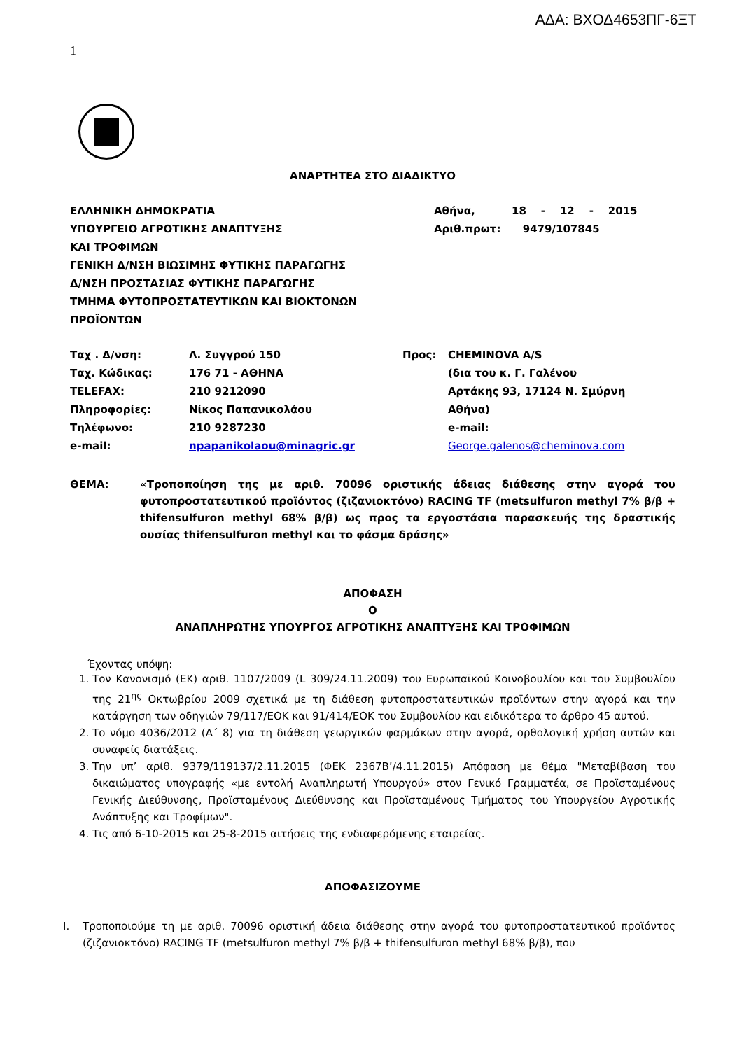ΑΔΑ: ΒΧΟΔ4653ΠΓ-6ΞΤ
1
ΑΝΑΡΤΗΤΕΑ ΣΤΟ ΔΙΑΔΙΚΤΥΟ
ΕΛΛΗΝΙΚΗ ΔΗΜΟΚΡΑΤΙΑ
ΥΠΟΥΡΓΕΙΟ ΑΓΡΟΤΙΚΗΣ ΑΝΑΠΤΥΞΗΣ
ΚΑΙ ΤΡΟΦΙΜΩΝ
ΓΕΝΙΚΗ Δ/ΝΣΗ ΒΙΩΣΙΜΗΣ ΦΥΤΙΚΗΣ ΠΑΡΑΓΩΓΗΣ
Δ/ΝΣΗ ΠΡΟΣΤΑΣΙΑΣ ΦΥΤΙΚΗΣ ΠΑΡΑΓΩΓΗΣ
ΤΜΗΜΑ ΦΥΤΟΠΡΟΣΤΑΤΕΥΤΙΚΩΝ ΚΑΙ ΒΙΟΚΤΟΝΩΝ
ΠΡΟΪΟΝΤΩΝ
Αθήνα, 18 - 12 - 2015
Αριθ.πρωτ: 9479/107845
| Ταχ . Δ/νση: | Λ. Συγγρού 150 | Προς: | CHEMINOVA A/S |
| Ταχ. Κώδικας: | 176 71 - ΑΘΗΝΑ | | (δια του κ. Γ. Γαλένου |
| TELEFAX: | 210 9212090 | | Αρτάκης 93, 17124 Ν. Σμύρνη |
| Πληροφορίες: | Νίκος Παπανικολάου | | Αθήνα) |
| Τηλέφωνο: | 210 9287230 | | e-mail: |
| e-mail: | npapanikolaou@minagric.gr | | George.galenos@cheminova.com |
ΘΕΜΑ:
«Τροποποίηση της με αριθ. 70096 οριστικής άδειας διάθεσης στην αγορά του φυτοπροστατευτικού προϊόντος (ζιζανιοκτόνο) RACING TF (metsulfuron methyl 7% β/β + thifensulfuron methyl 68% β/β) ως προς τα εργοστάσια παρασκευής της δραστικής ουσίας thifensulfuron methyl και το φάσμα δράσης»
ΑΠΟΦΑΣΗ
Ο
ΑΝΑΠΛΗΡΩΤΗΣ ΥΠΟΥΡΓΟΣ ΑΓΡΟΤΙΚΗΣ ΑΝΑΠΤΥΞΗΣ ΚΑΙ ΤΡΟΦΙΜΩΝ
Έχοντας υπόψη:
1. Τον Κανονισμό (ΕΚ) αριθ. 1107/2009 (L 309/24.11.2009) του Ευρωπαϊκού Κοινοβουλίου και του Συμβουλίου της 21<sup>ης</sup> Οκτωβρίου 2009 σχετικά με τη διάθεση φυτοπροστατευτικών προϊόντων στην αγορά και την κατάργηση των οδηγιών 79/117/ΕΟΚ και 91/414/ΕΟΚ του Συμβουλίου και ειδικότερα το άρθρο 45 αυτού.
2. Το νόμο 4036/2012 (Α΄ 8) για τη διάθεση γεωργικών φαρμάκων στην αγορά, ορθολογική χρήση αυτών και συναφείς διατάξεις.
3. Την υπ’ αρίθ. 9379/119137/2.11.2015 (ΦΕΚ 2367Β’/4.11.2015) Απόφαση με θέμα "Μεταβίβαση του δικαιώματος υπογραφής «με εντολή Αναπληρωτή Υπουργού» στον Γενικό Γραμματέα, σε Προϊσταμένους Γενικής Διεύθυνσης, Προϊσταμένους Διεύθυνσης και Προϊσταμένους Τμήματος του Υπουργείου Αγροτικής Ανάπτυξης και Τροφίμων".
4. Τις από 6-10-2015 και 25-8-2015 αιτήσεις της ενδιαφερόμενης εταιρείας.
ΑΠΟΦΑΣΙΖΟΥΜΕ
I. Τροποποιούμε τη με αριθ. 70096 οριστική άδεια διάθεσης στην αγορά του φυτοπροστατευτικού προϊόντος (ζιζανιοκτόνο) RACING TF (metsulfuron methyl 7% β/β + thifensulfuron methyl 68% β/β), που